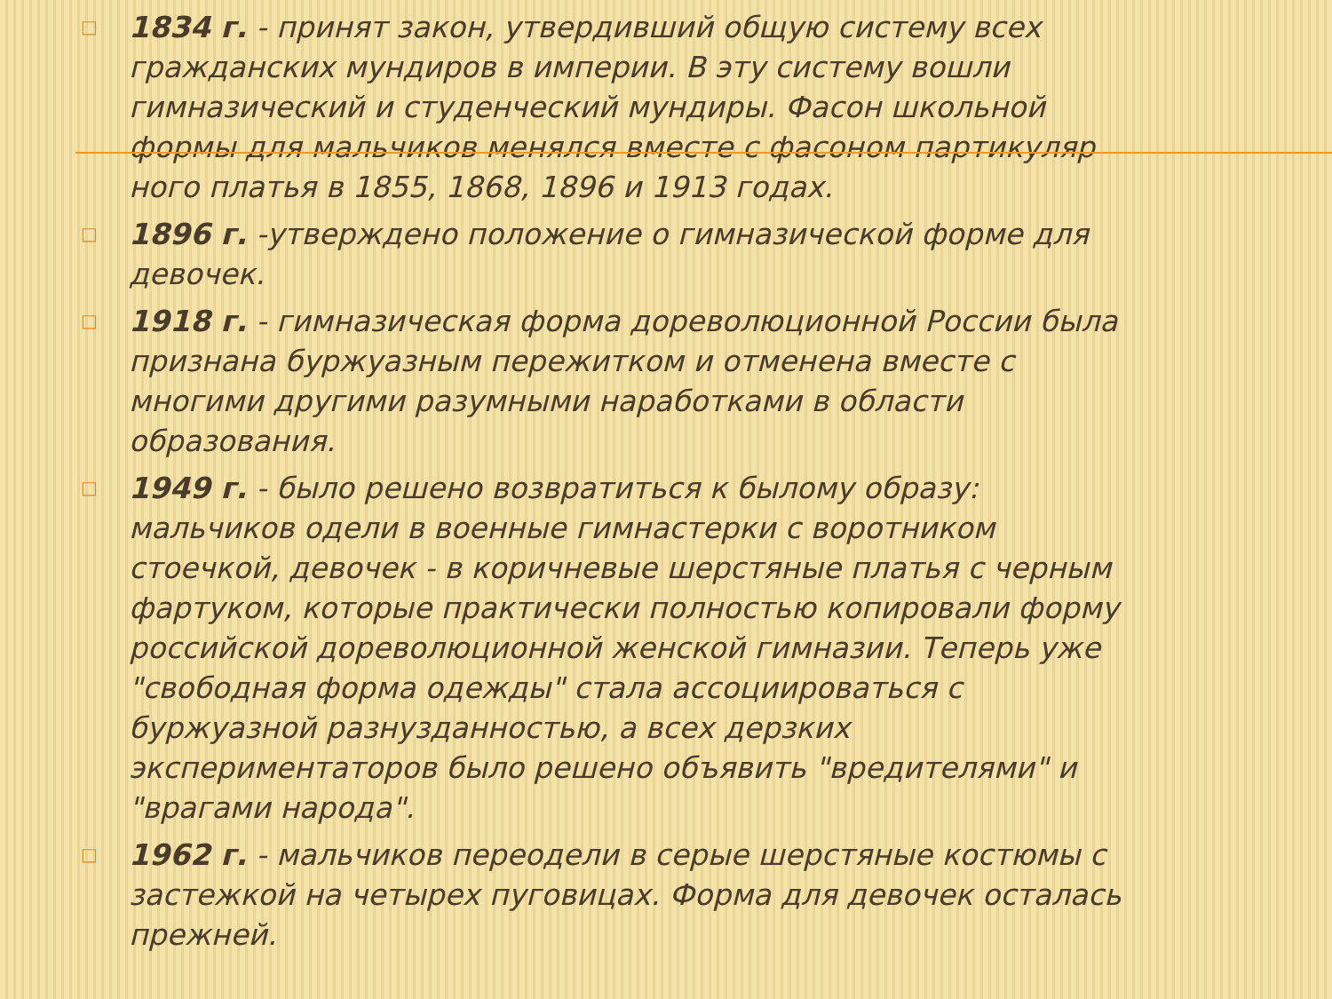□ 1834 г. - принят закон, утвердивший общую систему всех гражданских мундиров в империи. В эту систему вошли гимназический и студенческий мундиры. Фасон школьной формы для мальчиков менялся вместе с фасоном партикуляр ного платья в 1855, 1868, 1896 и 1913 годах.
□ 1896 г. -утверждено положение о гимназической форме для девочек.
□ 1918 г. - гимназическая форма дореволюционной России была признана буржуазным пережитком и отменена вместе с многими другими разумными наработками в области образования.
□ 1949 г. - было решено возвратиться к былому образу: мальчиков одели в военные гимнастерки с воротником стоечкой, девочек - в коричневые шерстяные платья с черным фартуком, которые практически полностью копировали форму российской дореволюционной женской гимназии. Теперь уже "свободная форма одежды" стала ассоциироваться с буржуазной разнузданностью, а всех дерзких экспериментаторов было решено объявить "вредителями" и "врагами народа".
□ 1962 г. - мальчиков переодели в серые шерстяные костюмы с застежкой на четырех пуговицах. Форма для девочек осталась прежней.